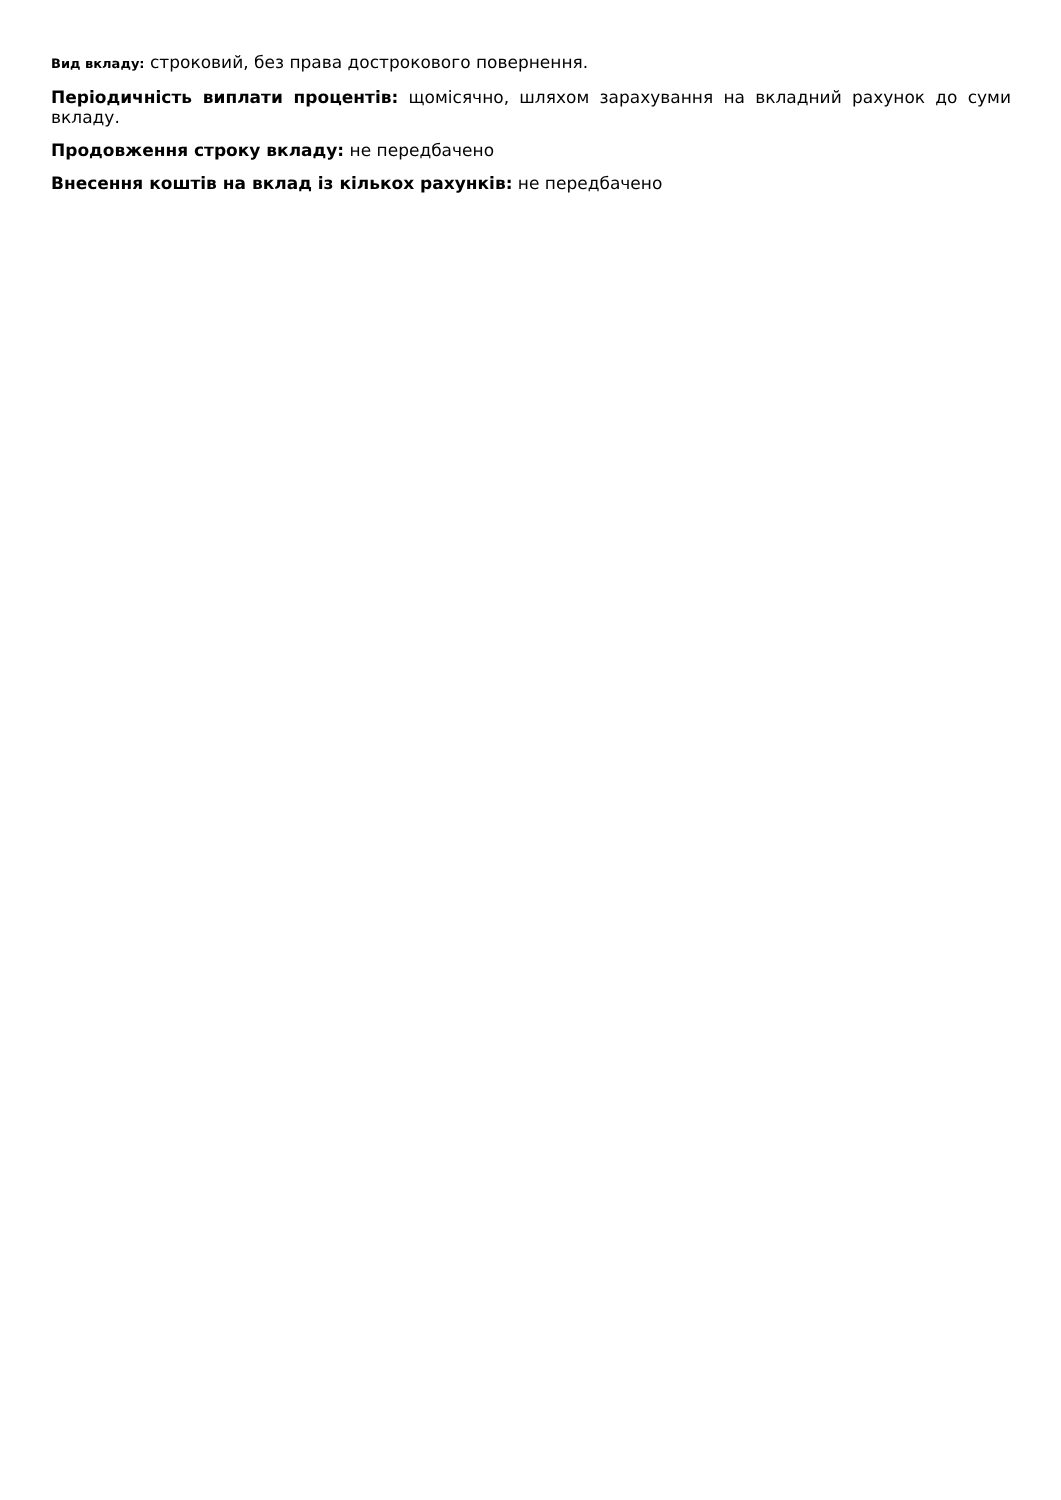Вид вкладу: строковий, без права дострокового повернення.
Періодичність виплати процентів: щомісячно, шляхом зарахування на вкладний рахунок до суми вкладу.
Продовження строку вкладу: не передбачено
Внесення коштів на вклад із кількох рахунків: не передбачено